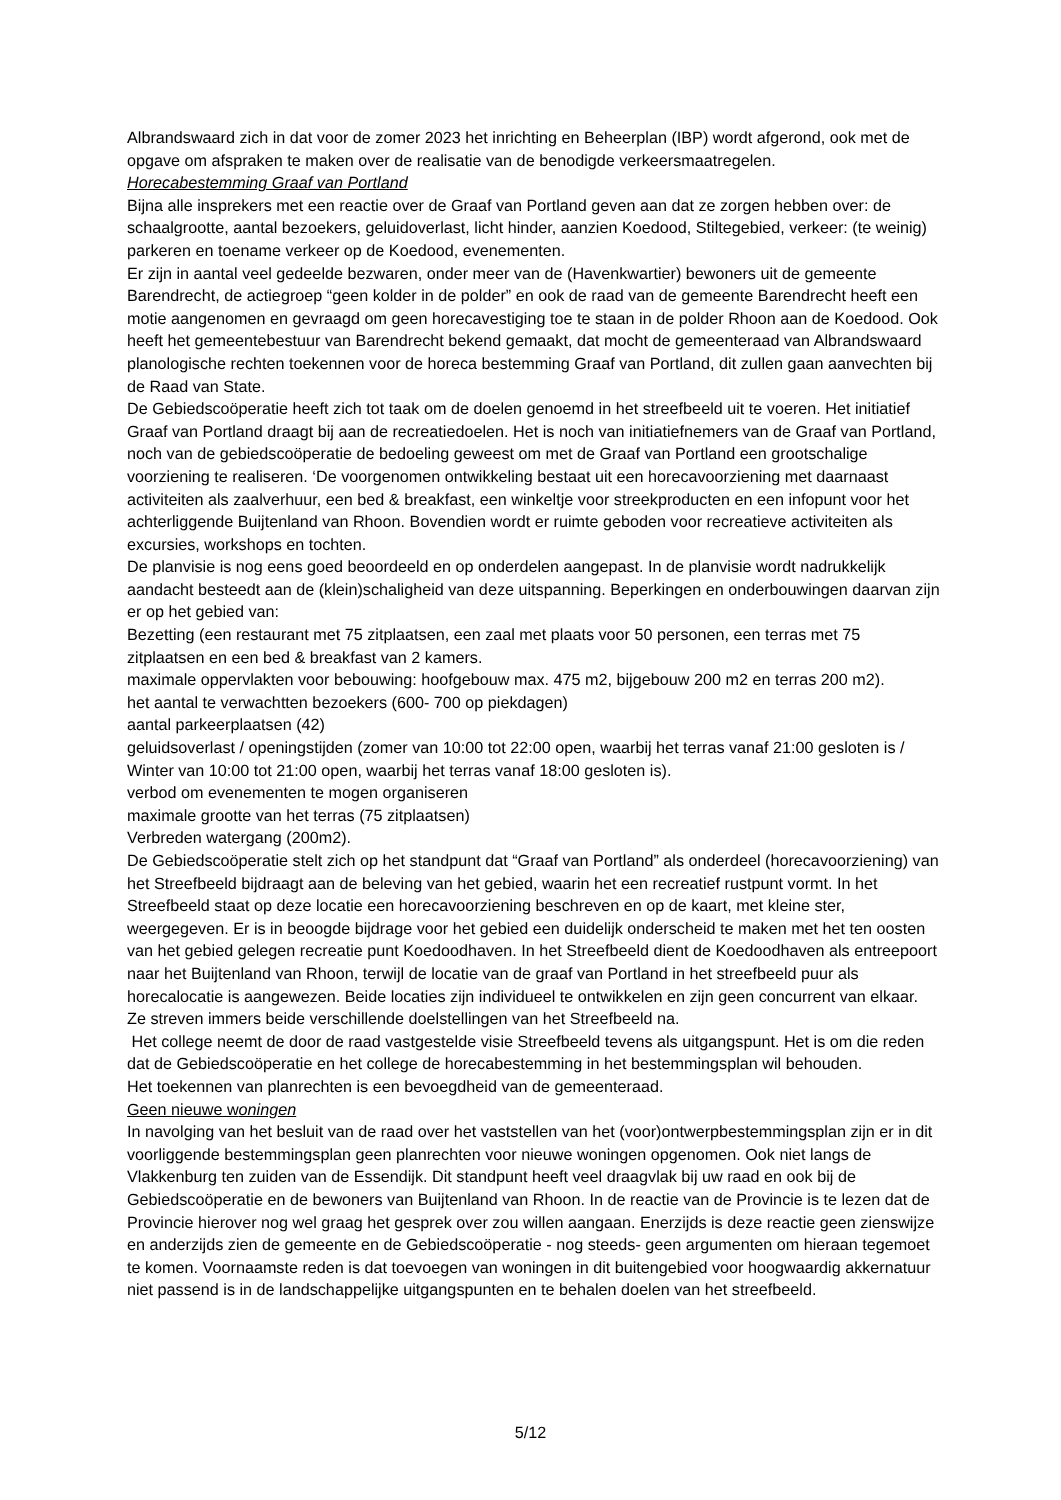Albrandswaard zich in dat voor de zomer 2023 het inrichting en Beheerplan (IBP) wordt afgerond, ook met de opgave om afspraken te maken over de realisatie van de benodigde verkeersmaatregelen.
Horecabestemming Graaf van Portland
Bijna alle insprekers met een reactie over de Graaf van Portland geven aan dat ze zorgen hebben over: de schaalgrootte, aantal bezoekers, geluidoverlast, licht hinder, aanzien Koedood, Stiltegebied, verkeer: (te weinig) parkeren en toename verkeer op de Koedood, evenementen.
Er zijn in aantal veel gedeelde bezwaren, onder meer van de (Havenkwartier) bewoners uit de gemeente Barendrecht, de actiegroep “geen kolder in de polder” en ook de raad van de gemeente Barendrecht heeft een motie aangenomen en gevraagd om geen horecavestiging toe te staan in de polder Rhoon aan de Koedood. Ook heeft het gemeentebestuur van Barendrecht bekend gemaakt, dat mocht de gemeenteraad van Albrandswaard planologische rechten toekennen voor de horeca bestemming Graaf van Portland, dit zullen gaan aanvechten bij de Raad van State.
De Gebiedscoöperatie heeft zich tot taak om de doelen genoemd in het streefbeeld uit te voeren. Het initiatief Graaf van Portland draagt bij aan de recreatiedoelen. Het is noch van initiatiefnemers van de Graaf van Portland, noch van de gebiedscoöperatie de bedoeling geweest om met de Graaf van Portland een grootschalige voorziening te realiseren. ‘De voorgenomen ontwikkeling bestaat uit een horecavoorziening met daarnaast activiteiten als zaalverhuur, een bed & breakfast, een winkeltje voor streekproducten en een infopunt voor het achterliggende Buijtenland van Rhoon. Bovendien wordt er ruimte geboden voor recreatieve activiteiten als excursies, workshops en tochten.
De planvisie is nog eens goed beoordeeld en op onderdelen aangepast. In de planvisie wordt nadrukkelijk aandacht besteedt aan de (klein)schaligheid van deze uitspanning. Beperkingen en onderbouwingen daarvan zijn er op het gebied van:
Bezetting (een restaurant met 75 zitplaatsen, een zaal met plaats voor 50 personen, een terras met 75 zitplaatsen en een bed & breakfast van 2 kamers.
maximale oppervlakten voor bebouwing: hoofgebouw max. 475 m2, bijgebouw 200 m2 en terras 200 m2).
het aantal te verwachtten bezoekers (600- 700 op piekdagen)
aantal parkeerplaatsen (42)
geluidsoverlast / openingstijden (zomer van 10:00 tot 22:00 open, waarbij het terras vanaf 21:00 gesloten is / Winter van 10:00 tot 21:00 open, waarbij het terras vanaf 18:00 gesloten is).
verbod om evenementen te mogen organiseren
maximale grootte van het terras (75 zitplaatsen)
Verbreden watergang (200m2).
De Gebiedscoöperatie stelt zich op het standpunt dat “Graaf van Portland” als onderdeel (horecavoorziening) van het Streefbeeld bijdraagt aan de beleving van het gebied, waarin het een recreatief rustpunt vormt. In het Streefbeeld staat op deze locatie een horecavoorziening beschreven en op de kaart, met kleine ster, weergegeven. Er is in beoogde bijdrage voor het gebied een duidelijk onderscheid te maken met het ten oosten van het gebied gelegen recreatie punt Koedoodhaven. In het Streefbeeld dient de Koedoodhaven als entreepoort naar het Buijtenland van Rhoon, terwijl de locatie van de graaf van Portland in het streefbeeld puur als horecalocatie is aangewezen. Beide locaties zijn individueel te ontwikkelen en zijn geen concurrent van elkaar. Ze streven immers beide verschillende doelstellingen van het Streefbeeld na.
Het college neemt de door de raad vastgestelde visie Streefbeeld tevens als uitgangspunt. Het is om die reden dat de Gebiedscoöperatie en het college de horecabestemming in het bestemmingsplan wil behouden.
Het toekennen van planrechten is een bevoegdheid van de gemeenteraad.
Geen nieuwe woningen
In navolging van het besluit van de raad over het vaststellen van het (voor)ontwerpbestemmingsplan zijn er in dit voorliggende bestemmingsplan geen planrechten voor nieuwe woningen opgenomen. Ook niet langs de Vlakkenburg ten zuiden van de Essendijk. Dit standpunt heeft veel draagvlak bij uw raad en ook bij de Gebiedscoöperatie en de bewoners van Buijtenland van Rhoon. In de reactie van de Provincie is te lezen dat de Provincie hierover nog wel graag het gesprek over zou willen aangaan. Enerzijds is deze reactie geen zienswijze en anderzijds zien de gemeente en de Gebiedscoöperatie - nog steeds- geen argumenten om hieraan tegemoet te komen. Voornaamste reden is dat toevoegen van woningen in dit buitengebied voor hoogwaardig akkernatuur niet passend is in de landschappelijke uitgangspunten en te behalen doelen van het streefbeeld.
5/12